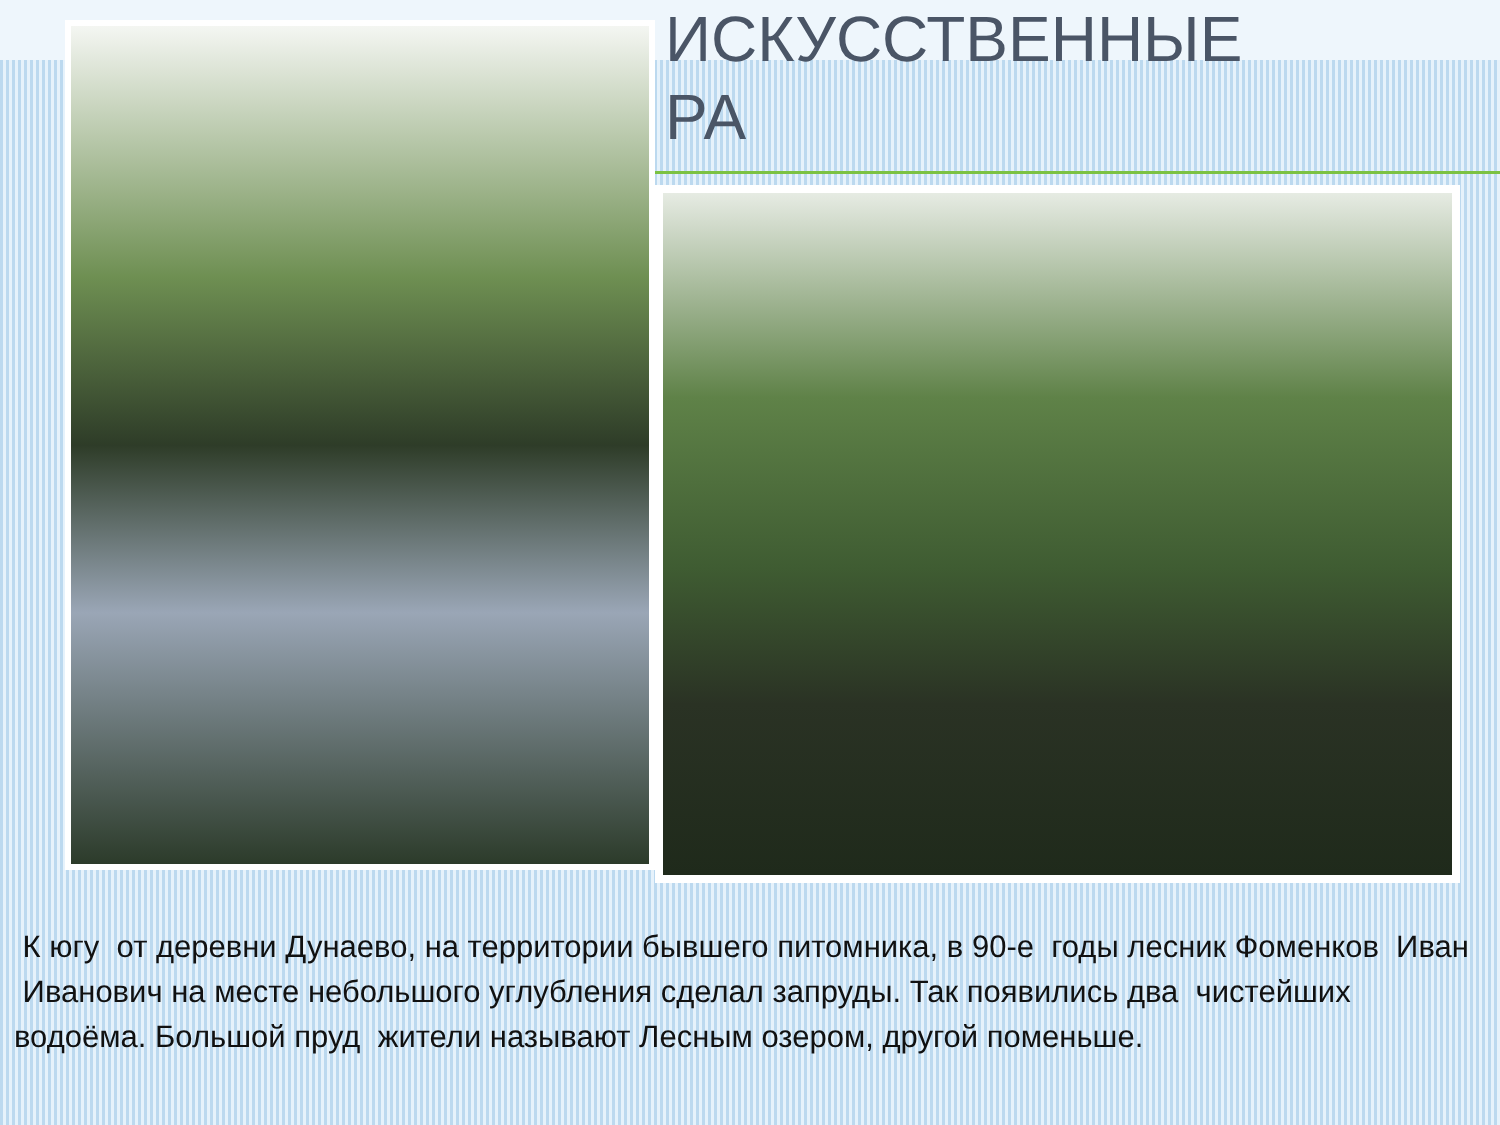ИСКУССТВЕННЫЕ
РА
К югу от деревни Дунаево, на территории бывшего питомника, в 90-е годы лесник Фоменков Иван Иванович на месте небольшого углубления сделал запруды. Так появились два чистейших водоёма. Большой пруд жители называют Лесным озером, другой поменьше.